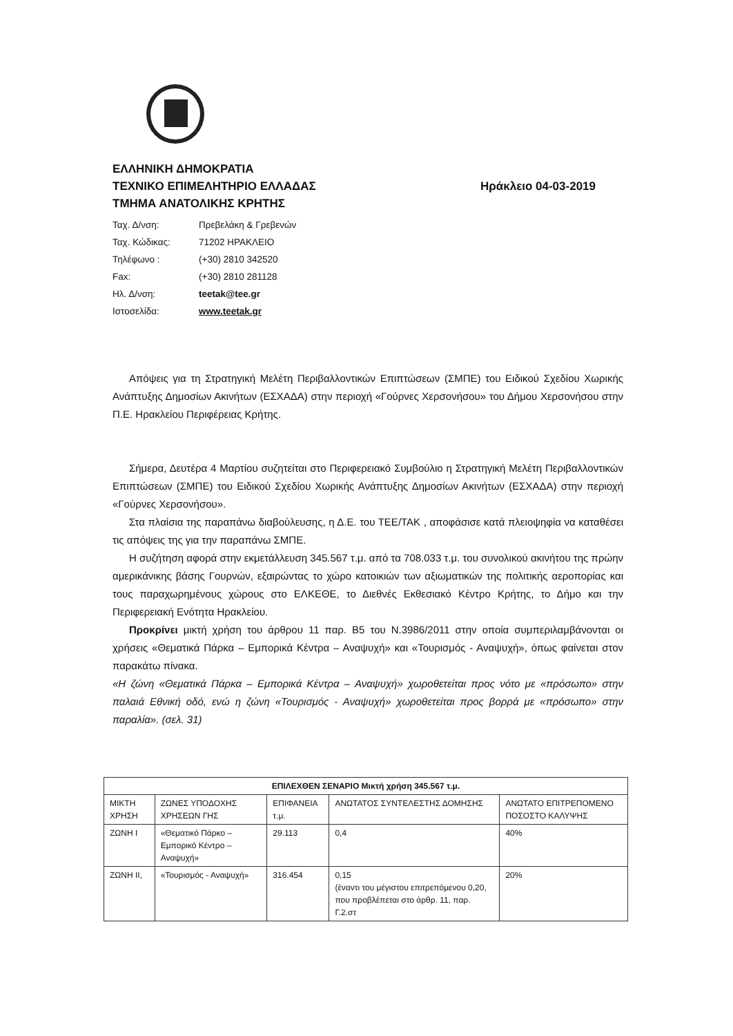ΕΛΛΗΝΙΚΗ ΔΗΜΟΚΡΑΤΙΑ
ΤΕΧΝΙΚΟ ΕΠΙΜΕΛΗΤΗΡΙΟ ΕΛΛΑΔΑΣ Ηράκλειο 04-03-2019
ΤΜΗΜΑ ΑΝΑΤΟΛΙΚΗΣ ΚΡΗΤΗΣ
| Ταχ. Δ/νση: | Πρεβελάκη & Γρεβενών |
| Ταχ. Κώδικας: | 71202 ΗΡΑΚΛΕΙΟ |
| Τηλέφωνο : | (+30) 2810 342520 |
| Fax: | (+30) 2810 281128 |
| Ηλ. Δ/νση: | teetak@tee.gr |
| Ιστοσελίδα: | www.teetak.gr |
Απόψεις για τη Στρατηγική Μελέτη Περιβαλλοντικών Επιπτώσεων (ΣΜΠΕ) του Ειδικού Σχεδίου Χωρικής Ανάπτυξης Δημοσίων Ακινήτων (ΕΣΧΑΔΑ) στην περιοχή «Γούρνες Χερσονήσου» του Δήμου Χερσονήσου στην Π.Ε. Ηρακλείου Περιφέρειας Κρήτης.
Σήμερα, Δευτέρα 4 Μαρτίου συζητείται στο Περιφερειακό Συμβούλιο η Στρατηγική Μελέτη Περιβαλλοντικών Επιπτώσεων (ΣΜΠΕ) του Ειδικού Σχεδίου Χωρικής Ανάπτυξης Δημοσίων Ακινήτων (ΕΣΧΑΔΑ) στην περιοχή «Γούρνες Χερσονήσου».
Στα πλαίσια της παραπάνω διαβούλευσης, η Δ.Ε. του ΤΕΕ/ΤΑΚ , αποφάσισε κατά πλειοψηφία να καταθέσει τις απόψεις της για την παραπάνω ΣΜΠΕ.
Η συζήτηση αφορά στην εκμετάλλευση 345.567 τ.μ. από τα 708.033 τ.μ. του συνολικού ακινήτου της πρώην αμερικάνικης βάσης Γουρνών, εξαιρώντας το χώρο κατοικιών των αξιωματικών της πολιτικής αεροπορίας και τους παραχωρημένους χώρους στο ΕΛΚΕΘΕ, το Διεθνές Εκθεσιακό Κέντρο Κρήτης, το Δήμο και την Περιφερειακή Ενότητα Ηρακλείου.
Προκρίνει μικτή χρήση του άρθρου 11 παρ. Β5 του Ν.3986/2011 στην οποία συμπεριλαμβάνονται οι χρήσεις «Θεματικά Πάρκα – Εμπορικά Κέντρα – Αναψυχή» και «Τουρισμός - Αναψυχή», όπως φαίνεται στον παρακάτω πίνακα.
«Η ζώνη «Θεματικά Πάρκα – Εμπορικά Κέντρα – Αναψυχή» χωροθετείται προς νότο με «πρόσωπο» στην παλαιά Εθνική οδό, ενώ η ζώνη «Τουρισμός - Αναψυχή» χωροθετείται προς βορρά με «πρόσωπο» στην παραλία». (σελ. 31)
| ΕΠΙΛΕΧΘΕΝ ΣΕΝΑΡΙΟ Μικτή χρήση 345.567 τ.μ. | | | | |
| --- | --- | --- | --- | --- |
| ΜΙΚΤΗ ΧΡΗΣΗ | ΖΩΝΕΣ ΥΠΟΔΟΧΗΣ ΧΡΗΣΕΩΝ ΓΗΣ | ΕΠΙΦΑΝΕΙΑ τ.μ. | ΑΝΩΤΑΤΟΣ ΣΥΝΤΕΛΕΣΤΗΣ ΔΟΜΗΣΗΣ | ΑΝΩΤΑΤΟ ΕΠΙΤΡΕΠΟΜΕΝΟ ΠΟΣΟΣΤΟ ΚΑΛΥΨΗΣ |
| ΖΩΝΗ Ι | «Θεματικό Πάρκο – Εμπορικό Κέντρο – Αναψυχή» | 29.113 | 0,4 | 40% |
| ΖΩΝΗ ΙΙ, | «Τουρισμός - Αναψυχή» | 316.454 | 0,15 (έναντι του μέγιστου επιτρεπόμενου 0,20, που προβλέπεται στο άρθρ. 11, παρ. Γ.2.στ | 20% |